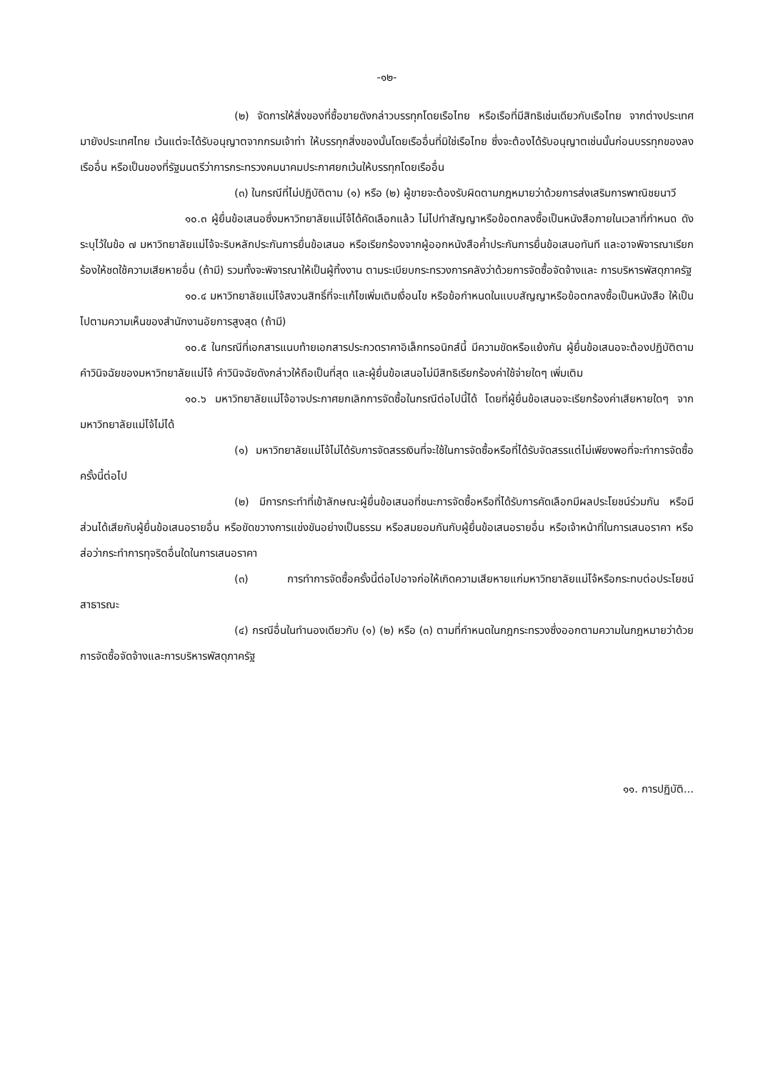-๑๒-
(๒) จัดการให้สิ่งของที่ซื้อขายดังกล่าวบรรทุกโดยเรือไทย หรือเรือที่มีสิทธิเช่นเดียวกับเรือไทย จากต่างประเทศมายังประเทศไทย เว้นแต่จะได้รับอนุญาตจากกรมเจ้าท่า ให้บรรทุกสิ่งของนั้นโดยเรืออื่นที่มิใช่เรือไทย ซึ่งจะต้องได้รับอนุญาตเช่นนั้นก่อนบรรทุกของลงเรืออื่น หรือเป็นของที่รัฐมนตรีว่าการกระทรวงคมนาคมประกาศยกเว้นให้บรรทุกโดยเรืออื่น
(๓) ในกรณีที่ไม่ปฏิบัติตาม (๑) หรือ (๒) ผู้ขายจะต้องรับผิดตามกฎหมายว่าด้วยการส่งเสริมการพาณิชยนาวี
๑๐.๓ ผู้ยื่นข้อเสนอซึ่งมหาวิทยาลัยแม่โจ้ได้คัดเลือกแล้ว ไม่ไปทำสัญญาหรือข้อตกลงซื้อเป็นหนังสือภายในเวลาที่กำหนด ดังระบุไว้ในข้อ ๗ มหาวิทยาลัยแม่โจ้จะริบหลักประกันการยื่นข้อเสนอ หรือเรียกร้องจากผู้ออกหนังสือค้ำประกันการยื่นข้อเสนอทันที และอาจพิจารณาเรียกร้องให้ชดใช้ความเสียหายอื่น (ถ้ามี) รวมทั้งจะพิจารณาให้เป็นผู้ทิ้งงาน ตามระเบียบกระทรวงการคลังว่าด้วยการจัดซื้อจัดจ้างและ การบริหารพัสดุภาครัฐ
๑๐.๔ มหาวิทยาลัยแม่โจ้สงวนสิทธิ์ที่จะแก้ไขเพิ่มเติมเงื่อนไข หรือข้อกำหนดในแบบสัญญาหรือข้อตกลงซื้อเป็นหนังสือ ให้เป็นไปตามความเห็นของสำนักงานอัยการสูงสุด (ถ้ามี)
๑๐.๕ ในกรณีที่เอกสารแนบท้ายเอกสารประกวดราคาอิเล็กทรอนิกส์นี้ มีความขัดหรือแย้งกัน ผู้ยื่นข้อเสนอจะต้องปฏิบัติตามคำวินิจฉัยของมหาวิทยาลัยแม่โจ้ คำวินิจฉัยดังกล่าวให้ถือเป็นที่สุด และผู้ยื่นข้อเสนอไม่มีสิทธิเรียกร้องค่าใช้จ่ายใดๆ เพิ่มเติม
๑๐.๖ มหาวิทยาลัยแม่โจ้อาจประกาศยกเลิกการจัดซื้อในกรณีต่อไปนี้ได้ โดยที่ผู้ยื่นข้อเสนอจะเรียกร้องค่าเสียหายใดๆ จากมหาวิทยาลัยแม่โจ้ไม่ได้
(๑) มหาวิทยาลัยแม่โจ้ไม่ได้รับการจัดสรรเงินที่จะใช้ในการจัดซื้อหรือที่ได้รับจัดสรรแต่ไม่เพียงพอที่จะทำการจัดซื้อครั้งนี้ต่อไป
(๒) มีการกระทำที่เข้าลักษณะผู้ยื่นข้อเสนอที่ชนะการจัดซื้อหรือที่ได้รับการคัดเลือกมีผลประโยชน์ร่วมกัน หรือมีส่วนได้เสียกับผู้ยื่นข้อเสนอรายอื่น หรือขัดขวางการแข่งขันอย่างเป็นธรรม หรือสมยอมกันกับผู้ยื่นข้อเสนอรายอื่น หรือเจ้าหน้าที่ในการเสนอราคา หรือส่อว่ากระทำการทุจริตอื่นใดในการเสนอราคา
(๓) การทำการจัดซื้อครั้งนี้ต่อไปอาจก่อให้เกิดความเสียหายแก่มหาวิทยาลัยแม่โจ้หรือกระทบต่อประโยชน์สาธารณะ
(๔) กรณีอื่นในทำนองเดียวกับ (๑) (๒) หรือ (๓) ตามที่กำหนดในกฎกระทรวงซึ่งออกตามความในกฎหมายว่าด้วยการจัดซื้อจัดจ้างและการบริหารพัสดุภาครัฐ
๑๑. การปฏิบัติ...